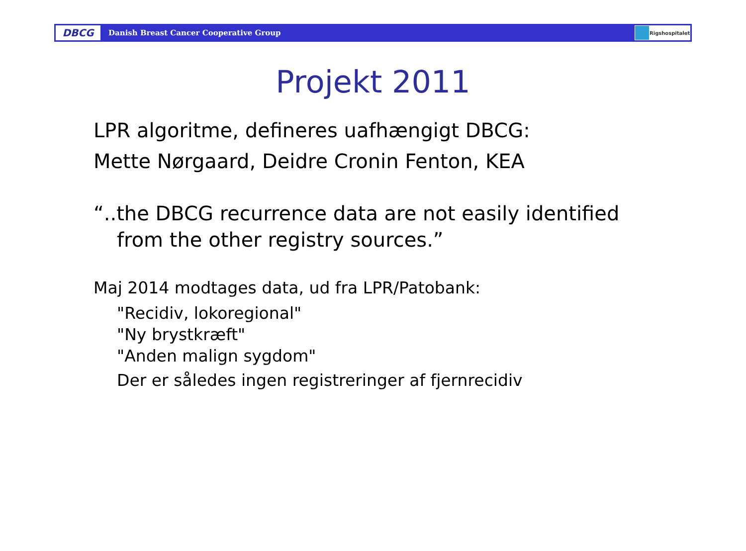DBCG
Danish Breast Cancer Cooperative Group
Rigshospitalet
Projekt 2011
LPR algoritme, defineres uafhængigt DBCG:
Mette Nørgaard, Deidre Cronin Fenton, KEA
“..the DBCG recurrence data are not easily identified
from the other registry sources.”
Maj 2014 modtages data, ud fra LPR/Patobank:
"Recidiv, lokoregional"
"Ny brystkræft"
"Anden malign sygdom"
Der er således ingen registreringer af fjernrecidiv